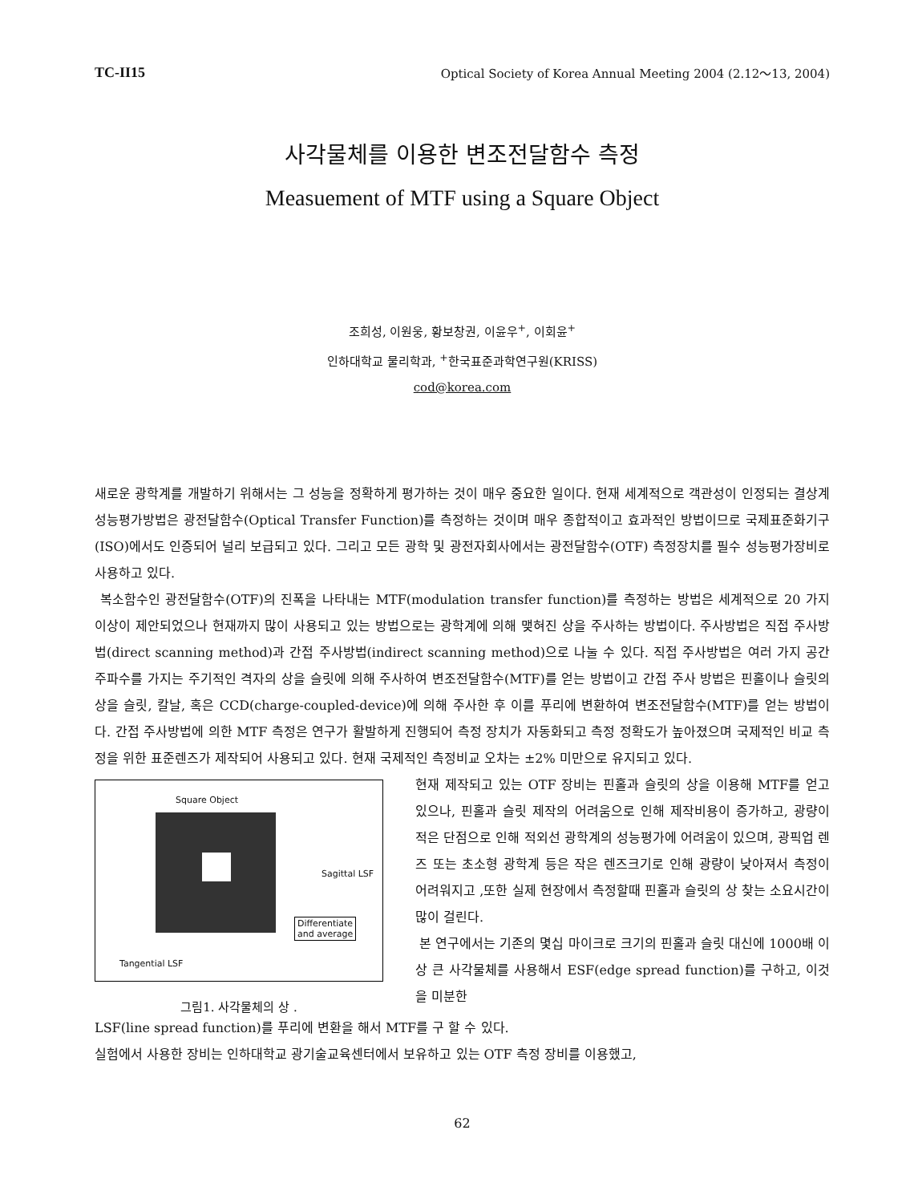TC-II15 Optical Society of Korea Annual Meeting 2004 (2.12～13, 2004)
사각물체를 이용한 변조전달함수 측정
Measuement of MTF using a Square Object
조희성, 이원웅, 황보창권, 이윤우<sup>+</sup>, 이회윤<sup>+</sup>
인하대학교 물리학과, <sup>+</sup>한국표준과학연구원(KRISS)
cod@korea.com
새로운 광학계를 개발하기 위해서는 그 성능을 정확하게 평가하는 것이 매우 중요한 일이다. 현재 세계적으로 객관성이 인정되는 결상계 성능평가방법은 광전달함수(Optical Transfer Function)를 측정하는 것이며 매우 종합적이고 효과적인 방법이므로 국제표준화기구(ISO)에서도 인증되어 널리 보급되고 있다. 그리고 모든 광학 및 광전자회사에서는 광전달함수(OTF) 측정장치를 필수 성능평가장비로 사용하고 있다.
복소함수인 광전달함수(OTF)의 진폭을 나타내는 MTF(modulation transfer function)를 측정하는 방법은 세계적으로 20 가지 이상이 제안되었으나 현재까지 많이 사용되고 있는 방법으로는 광학계에 의해 맺혀진 상을 주사하는 방법이다. 주사방법은 직접 주사방법(direct scanning method)과 간접 주사방법(indirect scanning method)으로 나눌 수 있다. 직접 주사방법은 여러 가지 공간 주파수를 가지는 주기적인 격자의 상을 슬릿에 의해 주사하여 변조전달함수(MTF)를 얻는 방법이고 간접 주사 방법은 핀홀이나 슬릿의 상을 슬릿, 칼날, 혹은 CCD(charge-coupled-device)에 의해 주사한 후 이를 푸리에 변환하여 변조전달함수(MTF)를 얻는 방법이다. 간접 주사방법에 의한 MTF 측정은 연구가 활발하게 진행되어 측정 장치가 자동화되고 측정 정확도가 높아졌으며 국제적인 비교 측정을 위한 표준렌즈가 제작되어 사용되고 있다. 현재 국제적인 측정비교 오차는 ±2% 미만으로 유지되고 있다.
Square Object
Sagittal LSF
Differentiate
and average
Tangential LSF
그림1. 사각물체의 상 .
현재 제작되고 있는 OTF 장비는 핀홀과 슬릿의 상을 이용해 MTF를 얻고 있으나, 핀홀과 슬릿 제작의 어려움으로 인해 제작비용이 증가하고, 광량이 적은 단점으로 인해 적외선 광학계의 성능평가에 어려움이 있으며, 광픽업 렌즈 또는 초소형 광학계 등은 작은 렌즈크기로 인해 광량이 낮아져서 측정이 어려워지고 ,또한 실제 현장에서 측정할때 핀홀과 슬릿의 상 찾는 소요시간이 많이 걸린다.
본 연구에서는 기존의 몇십 마이크로 크기의 핀홀과 슬릿 대신에 1000배 이상 큰 사각물체를 사용해서 ESF(edge spread function)를 구하고, 이것을 미분한
LSF(line spread function)를 푸리에 변환을 해서 MTF를 구 할 수 있다.
실험에서 사용한 장비는 인하대학교 광기술교육센터에서 보유하고 있는 OTF 측정 장비를 이용했고,
62